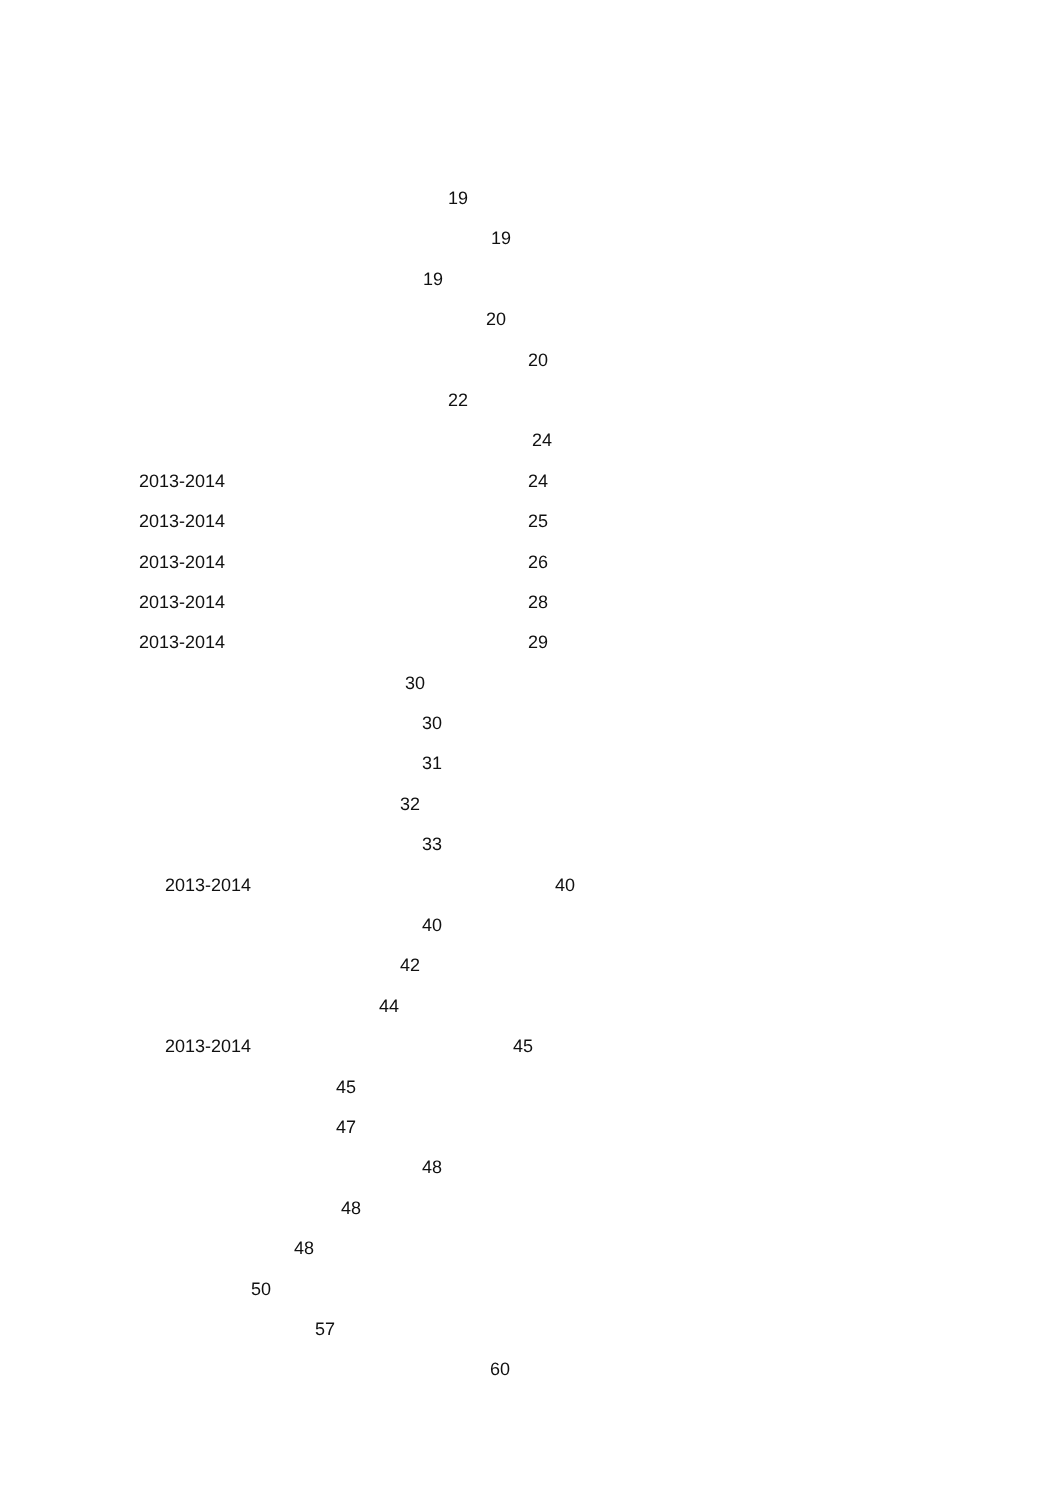19
19
19
20
20
22
24
2013-2014 24
2013-2014 25
2013-2014 26
2013-2014 28
2013-2014 29
30
30
31
32
33
2013-2014 40
40
42
44
2013-2014 45
45
47
48
48
48
50
57
60